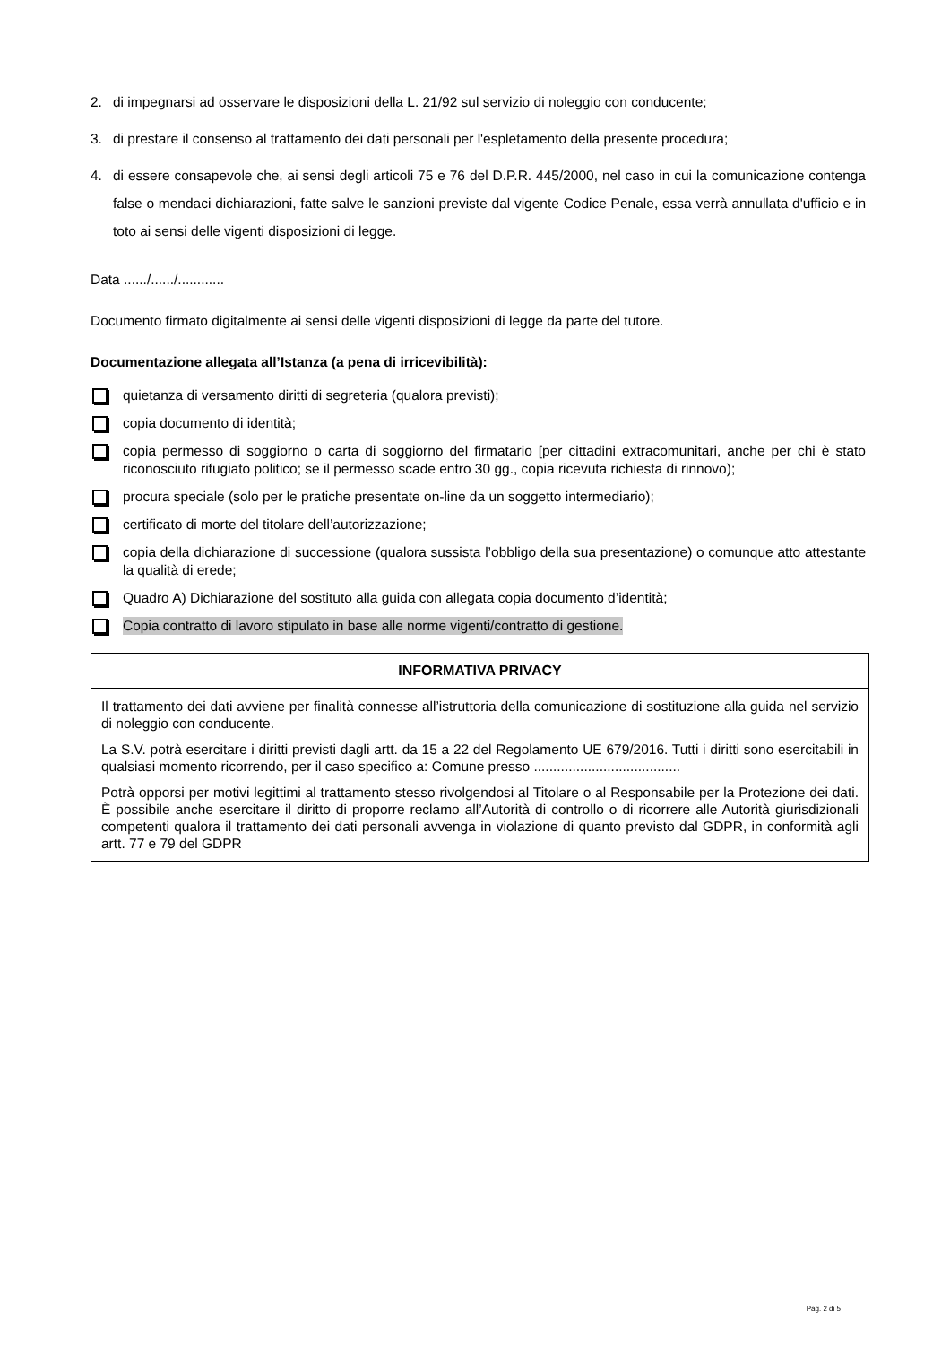2. di impegnarsi ad osservare le disposizioni della L. 21/92 sul servizio di noleggio con conducente;
3. di prestare il consenso al trattamento dei dati personali per l'espletamento della presente procedura;
4. di essere consapevole che, ai sensi degli articoli 75 e 76 del D.P.R. 445/2000, nel caso in cui la comunicazione contenga false o mendaci dichiarazioni, fatte salve le sanzioni previste dal vigente Codice Penale, essa verrà annullata d'ufficio e in toto ai sensi delle vigenti disposizioni di legge.
Data ....../....../............
Documento firmato digitalmente ai sensi delle vigenti disposizioni di legge da parte del tutore.
Documentazione allegata all’Istanza (a pena di irricevibilità):
quietanza di versamento diritti di segreteria (qualora previsti);
copia documento di identità;
copia permesso di soggiorno o carta di soggiorno del firmatario [per cittadini extracomunitari, anche per chi è stato riconosciuto rifugiato politico; se il permesso scade entro 30 gg., copia ricevuta richiesta di rinnovo);
procura speciale (solo per le pratiche presentate on-line da un soggetto intermediario);
certificato di morte del titolare dell’autorizzazione;
copia della dichiarazione di successione (qualora sussista l’obbligo della sua presentazione) o comunque atto attestante la qualità di erede;
Quadro A) Dichiarazione del sostituto alla guida con allegata copia documento d’identità;
Copia contratto di lavoro stipulato in base alle norme vigenti/contratto di gestione.
| INFORMATIVA PRIVACY |
| --- |
| Il trattamento dei dati avviene per finalità connesse all’istruttoria della comunicazione di sostituzione alla guida nel servizio di noleggio con conducente. La S.V. potrà esercitare i diritti previsti dagli artt. da 15 a 22 del Regolamento UE 679/2016. Tutti i diritti sono esercitabili in qualsiasi momento ricorrendo, per il caso specifico a: Comune presso ...................................... Potrà opporsi per motivi legittimi al trattamento stesso rivolgendosi al Titolare o al Responsabile per la Protezione dei dati. È possibile anche esercitare il diritto di proporre reclamo all’Autorità di controllo o di ricorrere alle Autorità giurisdizionali competenti qualora il trattamento dei dati personali avvenga in violazione di quanto previsto dal GDPR, in conformità agli artt. 77 e 79 del GDPR |
Pag. 2 di 5